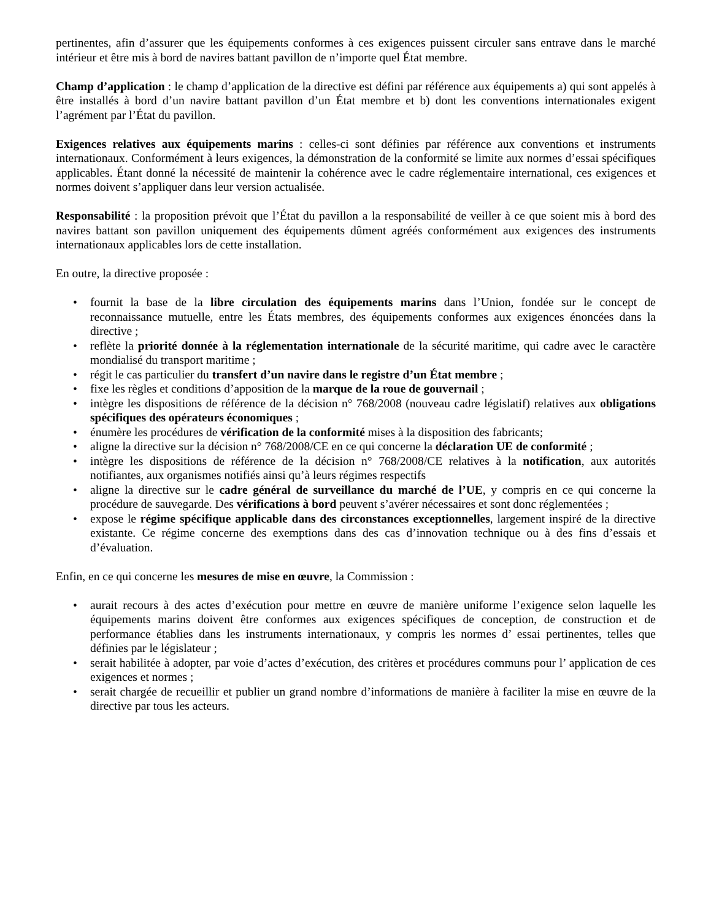pertinentes, afin d’assurer que les équipements conformes à ces exigences puissent circuler sans entrave dans le marché intérieur et être mis à bord de navires battant pavillon de n’importe quel État membre.
Champ d’application : le champ d’application de la directive est défini par référence aux équipements a) qui sont appelés à être installés à bord d’un navire battant pavillon d’un État membre et b) dont les conventions internationales exigent l’agrément par l’État du pavillon.
Exigences relatives aux équipements marins : celles-ci sont définies par référence aux conventions et instruments internationaux. Conformément à leurs exigences, la démonstration de la conformité se limite aux normes d’essai spécifiques applicables. Étant donné la nécessité de maintenir la cohérence avec le cadre réglementaire international, ces exigences et normes doivent s’appliquer dans leur version actualisée.
Responsabilité : la proposition prévoit que l’État du pavillon a la responsabilité de veiller à ce que soient mis à bord des navires battant son pavillon uniquement des équipements dûment agréés conformément aux exigences des instruments internationaux applicables lors de cette installation.
En outre, la directive proposée :
• fournit la base de la libre circulation des équipements marins dans l’Union, fondée sur le concept de reconnaissance mutuelle, entre les États membres, des équipements conformes aux exigences énoncées dans la directive ;
• reflète la priorité donnée à la réglementation internationale de la sécurité maritime, qui cadre avec le caractère mondialisé du transport maritime ;
• régit le cas particulier du transfert d’un navire dans le registre d’un État membre ;
• fixe les règles et conditions d’apposition de la marque de la roue de gouvernail ;
• intègre les dispositions de référence de la décision n° 768/2008 (nouveau cadre législatif) relatives aux obligations spécifiques des opérateurs économiques ;
• énumère les procédures de vérification de la conformité mises à la disposition des fabricants;
• aligne la directive sur la décision n° 768/2008/CE en ce qui concerne la déclaration UE de conformité ;
• intègre les dispositions de référence de la décision n° 768/2008/CE relatives à la notification, aux autorités notifiantes, aux organismes notifiés ainsi qu’à leurs régimes respectifs
• aligne la directive sur le cadre général de surveillance du marché de l’UE, y compris en ce qui concerne la procédure de sauvegarde. Des vérifications à bord peuvent s’avérer nécessaires et sont donc réglementées ;
• expose le régime spécifique applicable dans des circonstances exceptionnelles, largement inspiré de la directive existante. Ce régime concerne des exemptions dans des cas d’innovation technique ou à des fins d’essais et d’évaluation.
Enfin, en ce qui concerne les mesures de mise en œuvre, la Commission :
• aurait recours à des actes d’exécution pour mettre en œuvre de manière uniforme l’exigence selon laquelle les équipements marins doivent être conformes aux exigences spécifiques de conception, de construction et de performance établies dans les instruments internationaux, y compris les normes d’ essai pertinentes, telles que définies par le législateur ;
• serait habilitée à adopter, par voie d’actes d’exécution, des critères et procédures communs pour l’ application de ces exigences et normes ;
• serait chargée de recueillir et publier un grand nombre d’informations de manière à faciliter la mise en œuvre de la directive par tous les acteurs.